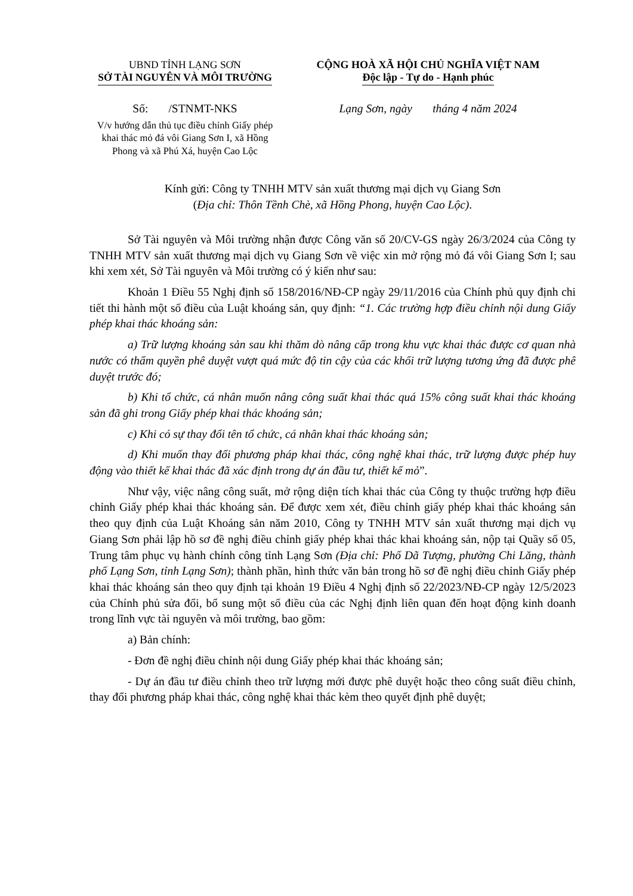UBND TỈNH LẠNG SƠN
SỞ TÀI NGUYÊN VÀ MÔI TRƯỜNG
CỘNG HOÀ XÃ HỘI CHỦ NGHĨA VIỆT NAM
Độc lập - Tự do - Hạnh phúc
Số: /STNMT-NKS Lạng Sơn, ngày tháng 4 năm 2024
V/v hướng dẫn thủ tục điều chỉnh Giấy phép khai thác mỏ đá vôi Giang Sơn I, xã Hồng Phong và xã Phú Xá, huyện Cao Lộc
Kính gửi: Công ty TNHH MTV sản xuất thương mại dịch vụ Giang Sơn
(Địa chỉ: Thôn Tềnh Chè, xã Hồng Phong, huyện Cao Lộc).
Sở Tài nguyên và Môi trường nhận được Công văn số 20/CV-GS ngày 26/3/2024 của Công ty TNHH MTV sản xuất thương mại dịch vụ Giang Sơn về việc xin mở rộng mỏ đá vôi Giang Sơn I; sau khi xem xét, Sở Tài nguyên và Môi trường có ý kiến như sau:
Khoản 1 Điều 55 Nghị định số 158/2016/NĐ-CP ngày 29/11/2016 của Chính phủ quy định chi tiết thi hành một số điều của Luật khoáng sản, quy định: “1. Các trường hợp điều chỉnh nội dung Giấy phép khai thác khoáng sản:
a) Trữ lượng khoáng sản sau khi thăm dò nâng cấp trong khu vực khai thác được cơ quan nhà nước có thẩm quyền phê duyệt vượt quá mức độ tin cậy của các khối trữ lượng tương ứng đã được phê duyệt trước đó;
b) Khi tổ chức, cá nhân muốn nâng công suất khai thác quá 15% công suất khai thác khoáng sản đã ghi trong Giấy phép khai thác khoáng sản;
c) Khi có sự thay đổi tên tổ chức, cá nhân khai thác khoáng sản;
d) Khi muốn thay đổi phương pháp khai thác, công nghệ khai thác, trữ lượng được phép huy động vào thiết kế khai thác đã xác định trong dự án đầu tư, thiết kế mỏ”.
Như vậy, việc nâng công suất, mở rộng diện tích khai thác của Công ty thuộc trường hợp điều chỉnh Giấy phép khai thác khoáng sản. Để được xem xét, điều chỉnh giấy phép khai thác khoáng sản theo quy định của Luật Khoáng sản năm 2010, Công ty TNHH MTV sản xuất thương mại dịch vụ Giang Sơn phải lập hồ sơ đề nghị điều chỉnh giấy phép khai thác khai khoáng sản, nộp tại Quầy số 05, Trung tâm phục vụ hành chính công tỉnh Lạng Sơn (Địa chỉ: Phố Dã Tượng, phường Chi Lăng, thành phố Lạng Sơn, tỉnh Lạng Sơn); thành phần, hình thức văn bản trong hồ sơ đề nghị điều chỉnh Giấy phép khai thác khoáng sản theo quy định tại khoản 19 Điều 4 Nghị định số 22/2023/NĐ-CP ngày 12/5/2023 của Chính phủ sửa đổi, bổ sung một số điều của các Nghị định liên quan đến hoạt động kinh doanh trong lĩnh vực tài nguyên và môi trường, bao gồm:
a) Bản chính:
- Đơn đề nghị điều chỉnh nội dung Giấy phép khai thác khoáng sản;
- Dự án đầu tư điều chỉnh theo trữ lượng mới được phê duyệt hoặc theo công suất điều chỉnh, thay đổi phương pháp khai thác, công nghệ khai thác kèm theo quyết định phê duyệt;